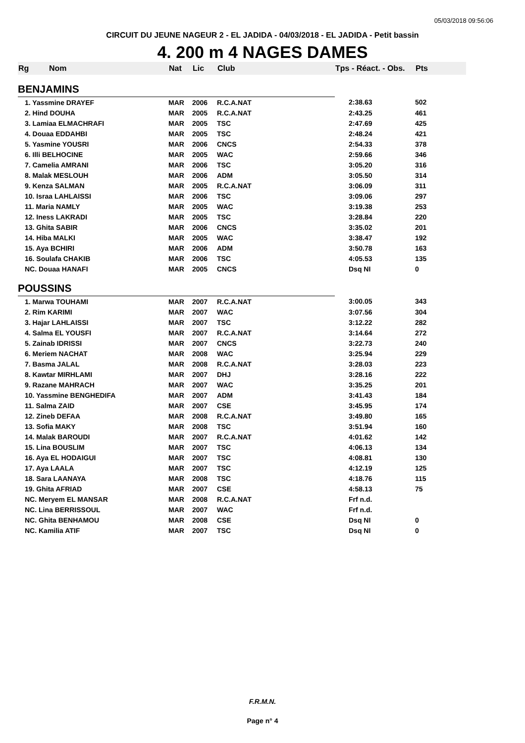05/03/2018 09:56:06
CIRCUIT DU JEUNE NAGEUR 2 - EL JADIDA - 04/03/2018 - EL JADIDA - Petit bassin
4. 200 m 4 NAGES DAMES
| Rg | Nom | Nat | Lic | Club | Tps - Réact. - Obs. | Pts |
| --- | --- | --- | --- | --- | --- | --- |
| BENJAMINS | | | | | | |
| 1. Yassmine DRAYEF | | MAR | 2006 | R.C.A.NAT | 2:38.63 | 502 |
| 2. Hind DOUHA | | MAR | 2005 | R.C.A.NAT | 2:43.25 | 461 |
| 3. Lamiaa ELMACHRAFI | | MAR | 2005 | TSC | 2:47.69 | 425 |
| 4. Douaa EDDAHBI | | MAR | 2005 | TSC | 2:48.24 | 421 |
| 5. Yasmine YOUSRI | | MAR | 2006 | CNCS | 2:54.33 | 378 |
| 6. Illi BELHOCINE | | MAR | 2005 | WAC | 2:59.66 | 346 |
| 7. Camelia AMRANI | | MAR | 2006 | TSC | 3:05.20 | 316 |
| 8. Malak MESLOUH | | MAR | 2006 | ADM | 3:05.50 | 314 |
| 9. Kenza SALMAN | | MAR | 2005 | R.C.A.NAT | 3:06.09 | 311 |
| 10. Israa LAHLAISSI | | MAR | 2006 | TSC | 3:09.06 | 297 |
| 11. Maria NAMLY | | MAR | 2005 | WAC | 3:19.38 | 253 |
| 12. Iness LAKRADI | | MAR | 2005 | TSC | 3:28.84 | 220 |
| 13. Ghita SABIR | | MAR | 2006 | CNCS | 3:35.02 | 201 |
| 14. Hiba MALKI | | MAR | 2005 | WAC | 3:38.47 | 192 |
| 15. Aya BCHIRI | | MAR | 2006 | ADM | 3:50.78 | 163 |
| 16. Soulafa CHAKIB | | MAR | 2006 | TSC | 4:05.53 | 135 |
| NC. Douaa HANAFI | | MAR | 2005 | CNCS | Dsq NI | 0 |
| POUSSINS | | | | | | |
| 1. Marwa TOUHAMI | | MAR | 2007 | R.C.A.NAT | 3:00.05 | 343 |
| 2. Rim KARIMI | | MAR | 2007 | WAC | 3:07.56 | 304 |
| 3. Hajar LAHLAISSI | | MAR | 2007 | TSC | 3:12.22 | 282 |
| 4. Salma EL YOUSFI | | MAR | 2007 | R.C.A.NAT | 3:14.64 | 272 |
| 5. Zainab IDRISSI | | MAR | 2007 | CNCS | 3:22.73 | 240 |
| 6. Meriem NACHAT | | MAR | 2008 | WAC | 3:25.94 | 229 |
| 7. Basma JALAL | | MAR | 2008 | R.C.A.NAT | 3:28.03 | 223 |
| 8. Kawtar MIRHLAMI | | MAR | 2007 | DHJ | 3:28.16 | 222 |
| 9. Razane MAHRACH | | MAR | 2007 | WAC | 3:35.25 | 201 |
| 10. Yassmine BENGHEDIFA | | MAR | 2007 | ADM | 3:41.43 | 184 |
| 11. Salma ZAID | | MAR | 2007 | CSE | 3:45.95 | 174 |
| 12. Zineb DEFAA | | MAR | 2008 | R.C.A.NAT | 3:49.80 | 165 |
| 13. Sofia MAKY | | MAR | 2008 | TSC | 3:51.94 | 160 |
| 14. Malak BAROUDI | | MAR | 2007 | R.C.A.NAT | 4:01.62 | 142 |
| 15. Lina BOUSLIM | | MAR | 2007 | TSC | 4:06.13 | 134 |
| 16. Aya EL HODAIGUI | | MAR | 2007 | TSC | 4:08.81 | 130 |
| 17. Aya LAALA | | MAR | 2007 | TSC | 4:12.19 | 125 |
| 18. Sara LAANAYA | | MAR | 2008 | TSC | 4:18.76 | 115 |
| 19. Ghita AFRIAD | | MAR | 2007 | CSE | 4:58.13 | 75 |
| NC. Meryem EL MANSAR | | MAR | 2008 | R.C.A.NAT | Frf n.d. | |
| NC. Lina BERRISSOUL | | MAR | 2007 | WAC | Frf n.d. | |
| NC. Ghita BENHAMOU | | MAR | 2008 | CSE | Dsq NI | 0 |
| NC. Kamilia ATIF | | MAR | 2007 | TSC | Dsq NI | 0 |
F.R.M.N.
Page n° 4